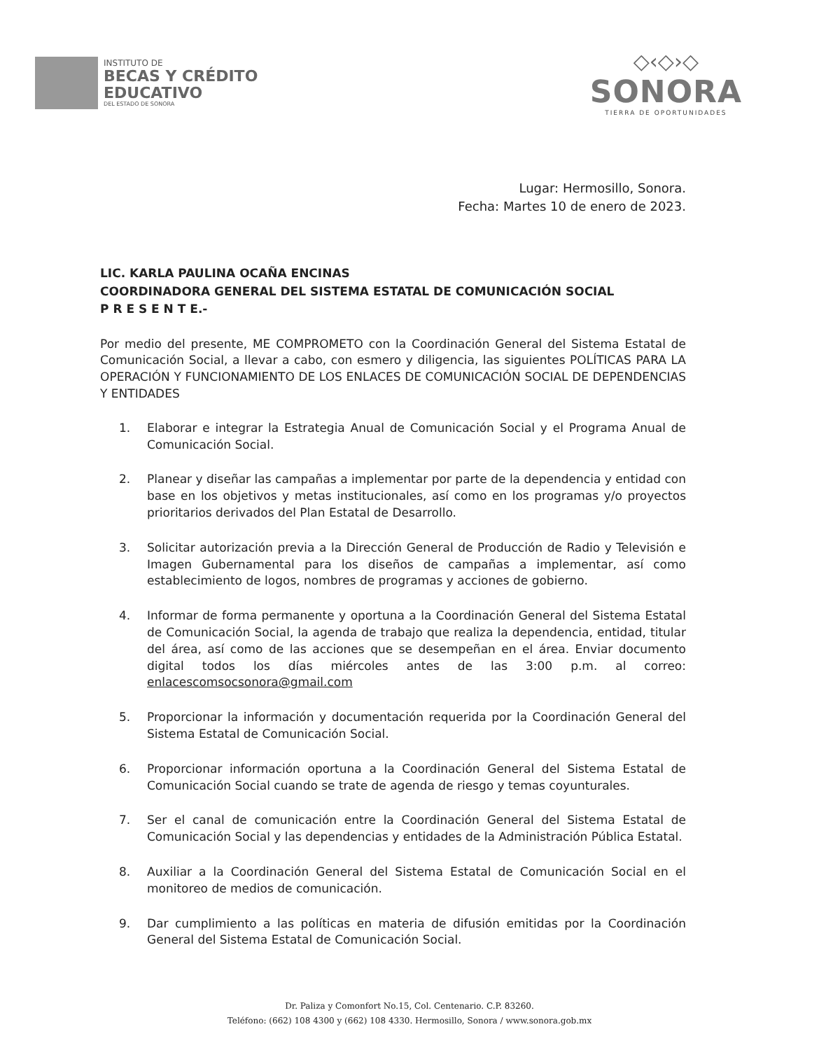INSTITUTO DE
BECAS Y CRÉDITO
EDUCATIVO
DEL ESTADO DE SONORA
◇‹◇›◇
SONORA
TIERRA DE OPORTUNIDADES
Lugar: Hermosillo, Sonora.
Fecha: Martes 10 de enero de 2023.
LIC. KARLA PAULINA OCAÑA ENCINAS
COORDINADORA GENERAL DEL SISTEMA ESTATAL DE COMUNICACIÓN SOCIAL
P R E S E N T E.-
Por medio del presente, ME COMPROMETO con la Coordinación General del Sistema Estatal de Comunicación Social, a llevar a cabo, con esmero y diligencia, las siguientes POLÍTICAS PARA LA OPERACIÓN Y FUNCIONAMIENTO DE LOS ENLACES DE COMUNICACIÓN SOCIAL DE DEPENDENCIAS Y ENTIDADES
1. Elaborar e integrar la Estrategia Anual de Comunicación Social y el Programa Anual de Comunicación Social.
2. Planear y diseñar las campañas a implementar por parte de la dependencia y entidad con base en los objetivos y metas institucionales, así como en los programas y/o proyectos prioritarios derivados del Plan Estatal de Desarrollo.
3. Solicitar autorización previa a la Dirección General de Producción de Radio y Televisión e Imagen Gubernamental para los diseños de campañas a implementar, así como establecimiento de logos, nombres de programas y acciones de gobierno.
4. Informar de forma permanente y oportuna a la Coordinación General del Sistema Estatal de Comunicación Social, la agenda de trabajo que realiza la dependencia, entidad, titular del área, así como de las acciones que se desempeñan en el área. Enviar documento digital todos los días miércoles antes de las 3:00 p.m. al correo: enlacescomsocsonora@gmail.com
5. Proporcionar la información y documentación requerida por la Coordinación General del Sistema Estatal de Comunicación Social.
6. Proporcionar información oportuna a la Coordinación General del Sistema Estatal de Comunicación Social cuando se trate de agenda de riesgo y temas coyunturales.
7. Ser el canal de comunicación entre la Coordinación General del Sistema Estatal de Comunicación Social y las dependencias y entidades de la Administración Pública Estatal.
8. Auxiliar a la Coordinación General del Sistema Estatal de Comunicación Social en el monitoreo de medios de comunicación.
9. Dar cumplimiento a las políticas en materia de difusión emitidas por la Coordinación General del Sistema Estatal de Comunicación Social.
Dr. Paliza y Comonfort No.15, Col. Centenario. C.P. 83260.
Teléfono: (662) 108 4300 y (662) 108 4330. Hermosillo, Sonora / www.sonora.gob.mx